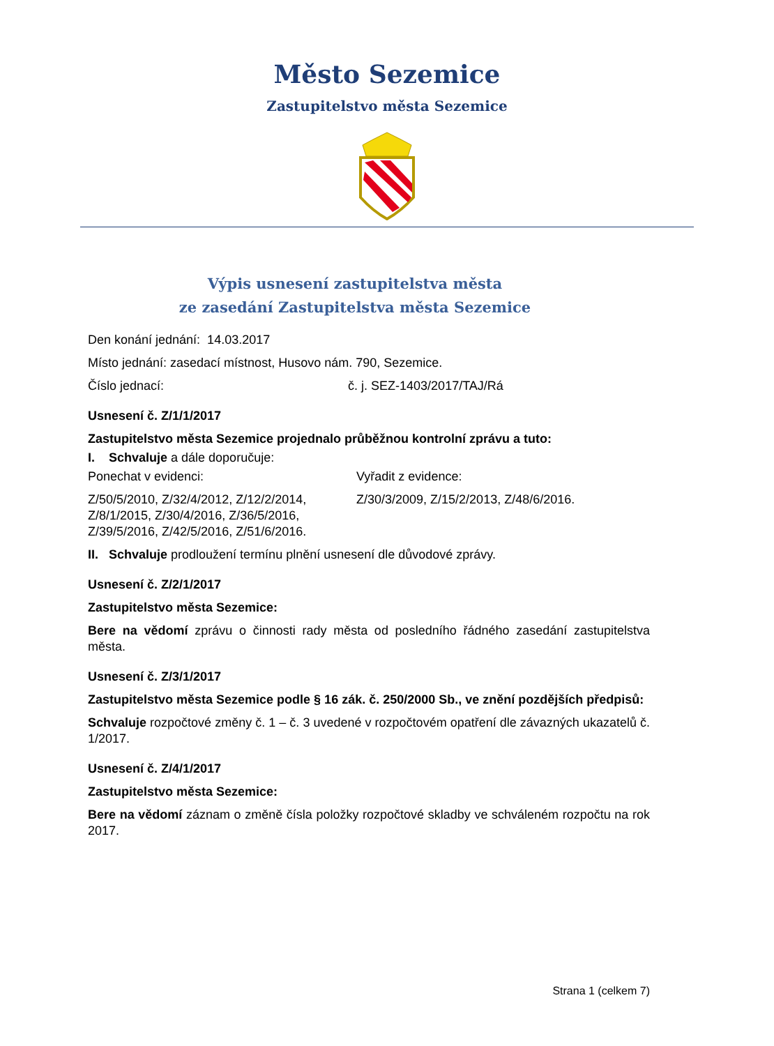Město Sezemice
Zastupitelstvo města Sezemice
Výpis usnesení zastupitelstva města
ze zasedání Zastupitelstva města Sezemice
Den konání jednání: 14.03.2017
Místo jednání: zasedací místnost, Husovo nám. 790, Sezemice.
Číslo jednací: č. j. SEZ-1403/2017/TAJ/Rá
Usnesení č. Z/1/1/2017
Zastupitelstvo města Sezemice projednalo průběžnou kontrolní zprávu a tuto:
I. Schvaluje a dále doporučuje:
Ponechat v evidenci:
Z/50/5/2010, Z/32/4/2012, Z/12/2/2014, Z/8/1/2015, Z/30/4/2016, Z/36/5/2016, Z/39/5/2016, Z/42/5/2016, Z/51/6/2016.
Vyřadit z evidence:
Z/30/3/2009, Z/15/2/2013, Z/48/6/2016.
II. Schvaluje prodloužení termínu plnění usnesení dle důvodové zprávy.
Usnesení č. Z/2/1/2017
Zastupitelstvo města Sezemice:
Bere na vědomí zprávu o činnosti rady města od posledního řádného zasedání zastupitelstva města.
Usnesení č. Z/3/1/2017
Zastupitelstvo města Sezemice podle § 16 zák. č. 250/2000 Sb., ve znění pozdějších předpisů:
Schvaluje rozpočtové změny č. 1 – č. 3 uvedené v rozpočtovém opatření dle závazných ukazatelů č. 1/2017.
Usnesení č. Z/4/1/2017
Zastupitelstvo města Sezemice:
Bere na vědomí záznam o změně čísla položky rozpočtové skladby ve schváleném rozpočtu na rok 2017.
Strana 1 (celkem 7)